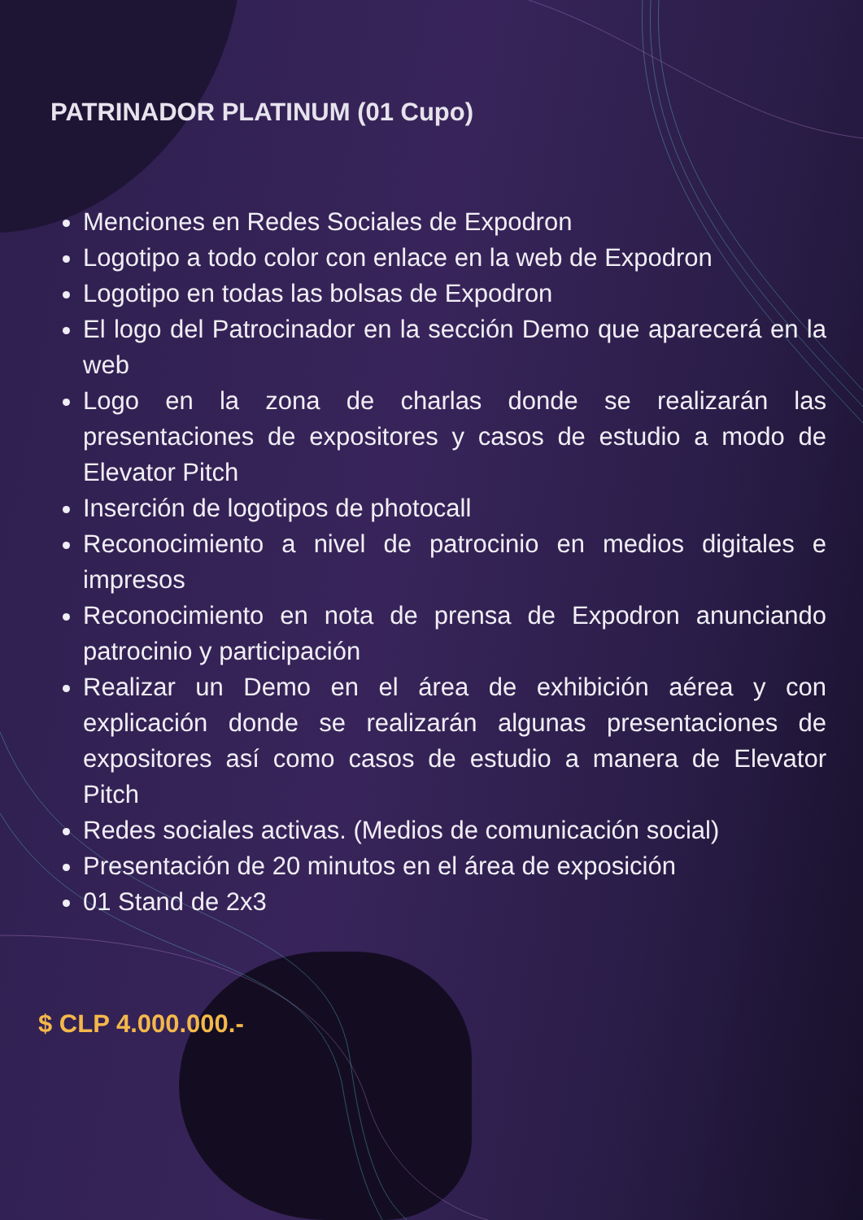PATRINADOR PLATINUM (01 Cupo)
Menciones en Redes Sociales de Expodron
Logotipo a todo color con enlace en la web de Expodron
Logotipo en todas las bolsas de Expodron
El logo del Patrocinador en la sección Demo que aparecerá en la web
Logo en la zona de charlas donde se realizarán las presentaciones de expositores y casos de estudio a modo de Elevator Pitch
Inserción de logotipos de photocall
Reconocimiento a nivel de patrocinio en medios digitales e impresos
Reconocimiento en nota de prensa de Expodron anunciando patrocinio y participación
Realizar un Demo en el área de exhibición aérea y con explicación donde se realizarán algunas presentaciones de expositores así como casos de estudio a manera de Elevator Pitch
Redes sociales activas. (Medios de comunicación social)
Presentación de 20 minutos en el área de exposición
01 Stand de 2x3
$ CLP 4.000.000.-